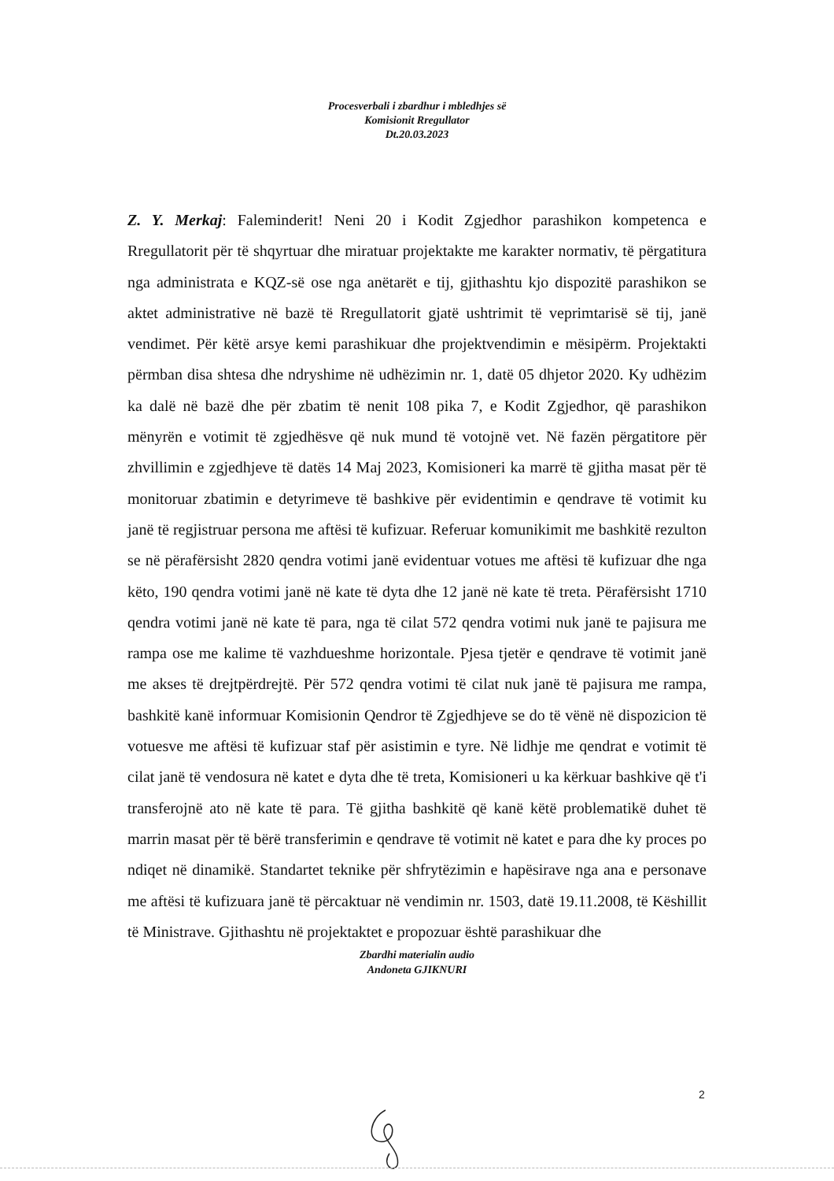Procesverbali i zbardhur i mbledhjes së
Komisionit Rregullator
Dt.20.03.2023
Z. Y. Merkaj: Faleminderit! Neni 20 i Kodit Zgjedhor parashikon kompetenca e Rregullatorit për të shqyrtuar dhe miratuar projektakte me karakter normativ, të përgatitura nga administrata e KQZ-së ose nga anëtarët e tij, gjithashtu kjo dispozitë parashikon se aktet administrative në bazë të Rregullatorit gjatë ushtrimit të veprimtarisë së tij, janë vendimet. Për këtë arsye kemi parashikuar dhe projektvendimin e mësipërm. Projektakti përmban disa shtesa dhe ndryshime në udhëzimin nr. 1, datë 05 dhjetor 2020. Ky udhëzim ka dalë në bazë dhe për zbatim të nenit 108 pika 7, e Kodit Zgjedhor, që parashikon mënyrën e votimit të zgjedhësve që nuk mund të votojnë vet. Në fazën përgatitore për zhvillimin e zgjedhjeve të datës 14 Maj 2023, Komisioneri ka marrë të gjitha masat për të monitoruar zbatimin e detyrimeve të bashkive për evidentimin e qendrave të votimit ku janë të regjistruar persona me aftësi të kufizuar. Referuar komunikimit me bashkitë rezulton se në përafërsisht 2820 qendra votimi janë evidentuar votues me aftësi të kufizuar dhe nga këto, 190 qendra votimi janë në kate të dyta dhe 12 janë në kate të treta. Përafërsisht 1710 qendra votimi janë në kate të para, nga të cilat 572 qendra votimi nuk janë te pajisura me rampa ose me kalime të vazhdueshme horizontale. Pjesa tjetër e qendrave të votimit janë me akses të drejtpërdrejtë. Për 572 qendra votimi të cilat nuk janë të pajisura me rampa, bashkitë kanë informuar Komisionin Qendror të Zgjedhjeve se do të vënë në dispozicion të votuesve me aftësi të kufizuar staf për asistimin e tyre. Në lidhje me qendrat e votimit të cilat janë të vendosura në katet e dyta dhe të treta, Komisioneri u ka kërkuar bashkive që t'i transferojnë ato në kate të para. Të gjitha bashkitë që kanë këtë problematikë duhet të marrin masat për të bërë transferimin e qendrave të votimit në katet e para dhe ky proces po ndiqet në dinamikë. Standartet teknike për shfrytëzimin e hapësirave nga ana e personave me aftësi të kufizuara janë të përcaktuar në vendimin nr. 1503, datë 19.11.2008, të Këshillit të Ministrave. Gjithashtu në projektaktet e propozuar është parashikuar dhe
Zbardhi materialin audio
Andoneta GJIKNURI
2